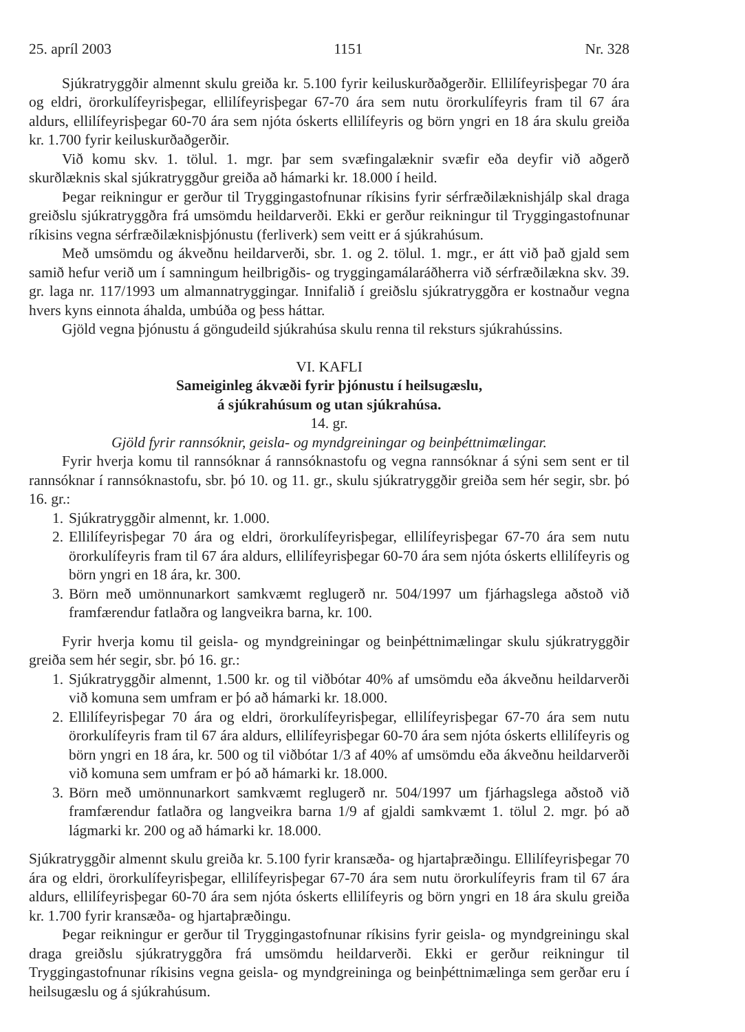25. apríl 2003 1151 Nr. 328
Sjúkratryggðir almennt skulu greiða kr. 5.100 fyrir keiluskurðaðgerðir. Ellilífeyrisþegar 70 ára og eldri, örorkulífeyrisþegar, ellilífeyrisþegar 67-70 ára sem nutu örorkulífeyris fram til 67 ára aldurs, ellilífeyrisþegar 60-70 ára sem njóta óskerts ellilífeyris og börn yngri en 18 ára skulu greiða kr. 1.700 fyrir keiluskurðaðgerðir.
Við komu skv. 1. tölul. 1. mgr. þar sem svæfingalæknir svæfir eða deyfir við aðgerð skurðlæknis skal sjúkratryggður greiða að hámarki kr. 18.000 í heild.
Þegar reikningur er gerður til Tryggingastofnunar ríkisins fyrir sérfræðilæknishjálp skal draga greiðslu sjúkratryggðra frá umsömdu heildarverði. Ekki er gerður reikningur til Tryggingastofnunar ríkisins vegna sérfræðilæknisþjónustu (ferliverk) sem veitt er á sjúkrahúsum.
Með umsömdu og ákveðnu heildarverði, sbr. 1. og 2. tölul. 1. mgr., er átt við það gjald sem samið hefur verið um í samningum heilbrigðis- og tryggingamálaráðherra við sérfræðilækna skv. 39. gr. laga nr. 117/1993 um almannatryggingar. Innifalið í greiðslu sjúkratryggðra er kostnaður vegna hvers kyns einnota áhalda, umbúða og þess háttar.
Gjöld vegna þjónustu á göngudeild sjúkrahúsa skulu renna til reksturs sjúkrahússins.
VI. KAFLI
Sameiginleg ákvæði fyrir þjónustu í heilsugæslu,
á sjúkrahúsum og utan sjúkrahúsa.
14. gr.
Gjöld fyrir rannsóknir, geisla- og myndgreiningar og beinþéttnimælingar.
Fyrir hverja komu til rannsóknar á rannsóknastofu og vegna rannsóknar á sýni sem sent er til rannsóknar í rannsóknastofu, sbr. þó 10. og 11. gr., skulu sjúkratryggðir greiða sem hér segir, sbr. þó 16. gr.:
1. Sjúkratryggðir almennt, kr. 1.000.
2. Ellilífeyrisþegar 70 ára og eldri, örorkulífeyrisþegar, ellilífeyrisþegar 67-70 ára sem nutu örorkulífeyris fram til 67 ára aldurs, ellilífeyrisþegar 60-70 ára sem njóta óskerts ellilífeyris og börn yngri en 18 ára, kr. 300.
3. Börn með umönnunarkort samkvæmt reglugerð nr. 504/1997 um fjárhagslega aðstoð við framfærendur fatlaðra og langveikra barna, kr. 100.
Fyrir hverja komu til geisla- og myndgreiningar og beinþéttnimælingar skulu sjúkratryggðir greiða sem hér segir, sbr. þó 16. gr.:
1. Sjúkratryggðir almennt, 1.500 kr. og til viðbótar 40% af umsömdu eða ákveðnu heildarverði við komuna sem umfram er þó að hámarki kr. 18.000.
2. Ellilífeyrisþegar 70 ára og eldri, örorkulífeyrisþegar, ellilífeyrisþegar 67-70 ára sem nutu örorkulífeyris fram til 67 ára aldurs, ellilífeyrisþegar 60-70 ára sem njóta óskerts ellilífeyris og börn yngri en 18 ára, kr. 500 og til viðbótar 1/3 af 40% af umsömdu eða ákveðnu heildarverði við komuna sem umfram er þó að hámarki kr. 18.000.
3. Börn með umönnunarkort samkvæmt reglugerð nr. 504/1997 um fjárhagslega aðstoð við framfærendur fatlaðra og langveikra barna 1/9 af gjaldi samkvæmt 1. tölul 2. mgr. þó að lágmarki kr. 200 og að hámarki kr. 18.000.
Sjúkratryggðir almennt skulu greiða kr. 5.100 fyrir kransæða- og hjartaþræðingu. Ellilífeyrisþegar 70 ára og eldri, örorkulífeyrisþegar, ellilífeyrisþegar 67-70 ára sem nutu örorkulífeyris fram til 67 ára aldurs, ellilífeyrisþegar 60-70 ára sem njóta óskerts ellilífeyris og börn yngri en 18 ára skulu greiða kr. 1.700 fyrir kransæða- og hjartaþræðingu.
Þegar reikningur er gerður til Tryggingastofnunar ríkisins fyrir geisla- og myndgreiningu skal draga greiðslu sjúkratryggðra frá umsömdu heildarverði. Ekki er gerður reikningur til Tryggingastofnunar ríkisins vegna geisla- og myndgreininga og beinþéttnimælinga sem gerðar eru í heilsugæslu og á sjúkrahúsum.